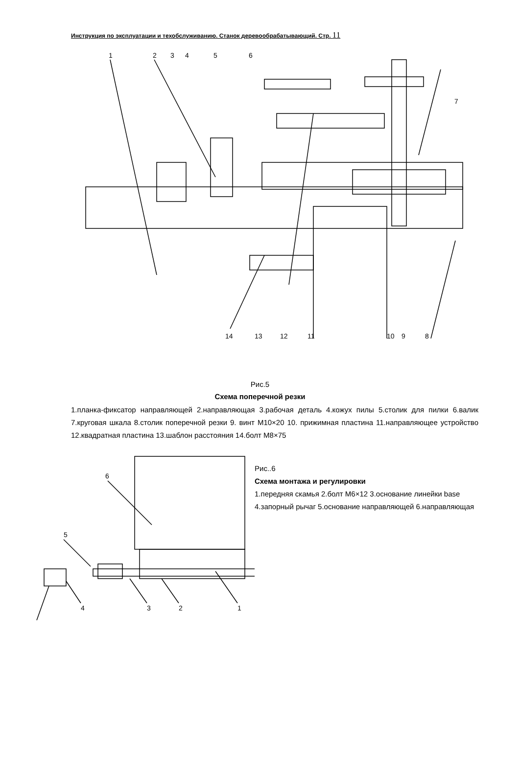Инструкция по эксплуатации и техобслуживанию. Станок деревообрабатывающий. Стр. 11
1
2
3
4
5
6
7
14
13
12
11
10
9
8
Рис.5
Схема поперечной резки
1.планка-фиксатор направляющей 2.направляющая 3.рабочая деталь 4.кожух пилы 5.столик для пилки 6.валик 7.круговая шкала 8.столик поперечной резки 9. винт М10×20 10. прижимная пластина 11.направляющее устройство 12.квадратная пластина 13.шаблон расстояния 14.болт М8×75
6
5
4
3
2
1
Рис..6
Схема монтажа и регулировки
1.передняя скамья 2.болт М6×12 3.основание линейки base 4.запорный рычаг 5.основание направляющей 6.направляющая